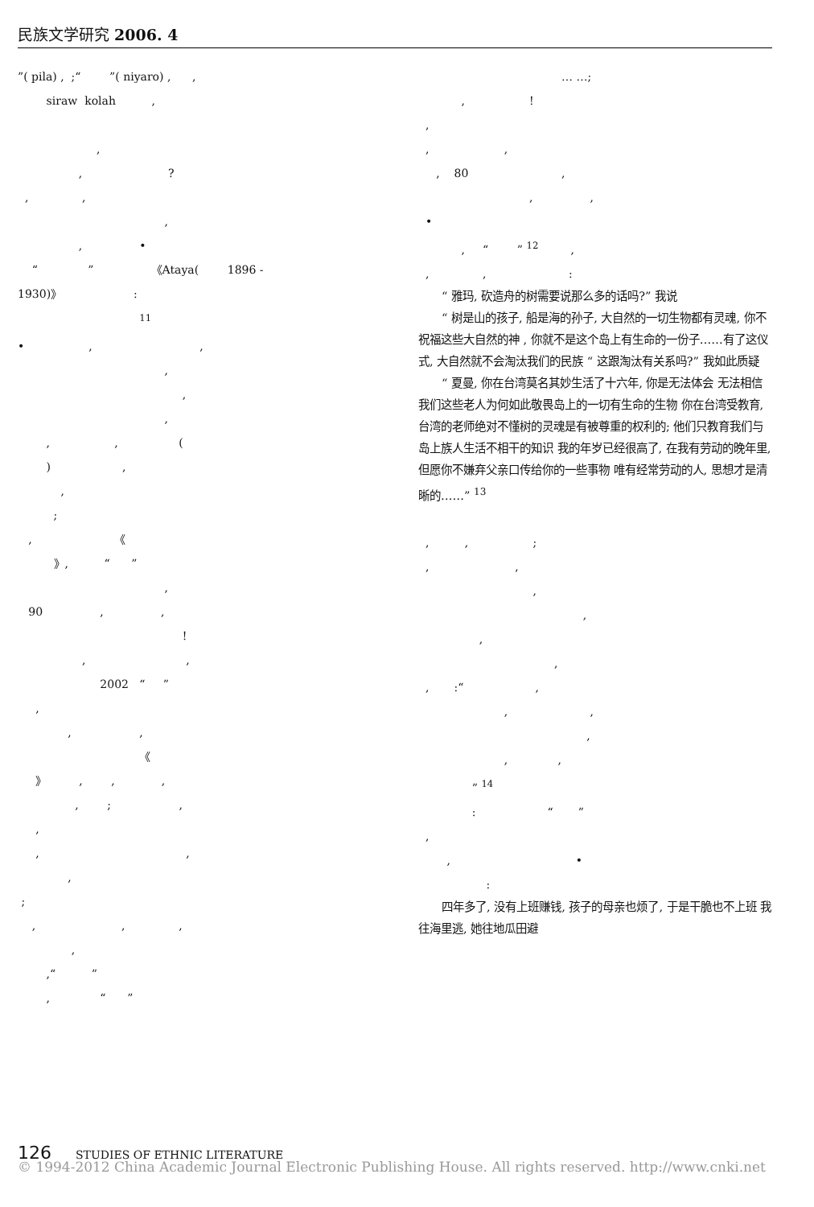民族文学研究 2006. 4
”( pila) , ;“ ”( niyaro) , ,
siraw kolah ,
,
, ?
, ,
,
, •
“ ” 《Ataya( 1896 -
1930)》 :
<sup>11</sup>
• , ,
,
,
,
, , (
) ,
,
;
, 《
》, “ ”
,
90 , ,
!
, ,
2002 “ ”
,
, ,
《
》 , , ,
, ; ,
,
, ,
,
;
, , ,
,
,“ ”
, “ ”
… …;
, !
,
, ,
, 80 ,
, ,
•
, “ ” <sup>12</sup> ,
, , :
“ 雅玛, 砍造舟的树需要说那么多的话吗?” 我说
“ 树是山的孩子, 船是海的孙子, 大自然的一切生物都有灵魂, 你不祝福这些大自然的神 , 你就不是这个岛上有生命的一份子……有了这仪式, 大自然就不会淘汰我们的民族 “ 这跟淘汰有关系吗?” 我如此质疑
“ 夏曼, 你在台湾莫名其妙生活了十六年, 你是无法体会 无法相信我们这些老人为何如此敬畏岛上的一切有生命的生物 你在台湾受教育, 台湾的老师绝对不懂树的灵魂是有被尊重的权利的; 他们只教育我们与岛上族人生活不相干的知识 我的年岁已经很高了, 在我有劳动的晚年里, 但愿你不嫌弃父亲口传给你的一些事物 唯有经常劳动的人, 思想才是清晰的……” <sup>13</sup>
, , ;
, ,
,
,
,
,
, :“ ,
, ,
,
, ,
” <sup>14</sup>
: “ ”
,
, •
:
四年多了, 没有上班赚钱, 孩子的母亲也烦了, 于是干脆也不上班 我往海里逃, 她往地瓜田避
126 STUDIES OF ETHNIC LITERATURE
© 1994-2012 China Academic Journal Electronic Publishing House. All rights reserved. http://www.cnki.net